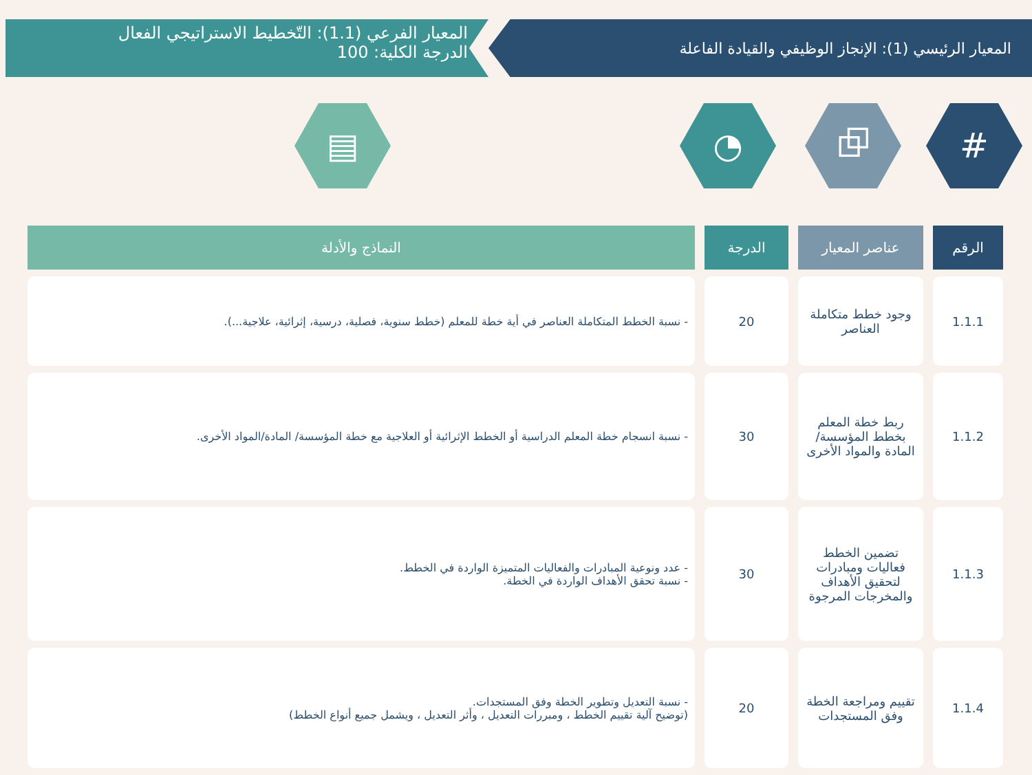المعيار الرئيسي (1): الإنجاز الوظيفي والقيادة الفاعلة
المعيار الفرعي (1.1): التّخطيط الاستراتيجي الفعال
الدرجة الكلية: 100
# ⧉ ◔ ▤
| الرقم | عناصر المعيار | الدرجة | النماذج والأدلة |
| --- | --- | --- | --- |
| 1.1.1 | وجود خطط متكاملة العناصر | 20 | - نسبة الخطط المتكاملة العناصر في أية خطة للمعلم (خطط سنوية، فصلية، درسية، إثرائية، علاجية...). |
| 1.1.2 | ربط خطة المعلم بخطط المؤسسة/ المادة والمواد الأخرى | 30 | - نسبة انسجام خطة المعلم الدراسية أو الخطط الإثرائية أو العلاجية مع خطة المؤسسة/ المادة/المواد الأخرى. |
| 1.1.3 | تضمين الخطط فعاليات ومبادرات لتحقيق الأهداف والمخرجات المرجوة | 30 | - عدد ونوعية المبادرات والفعاليات المتميزة الواردة في الخطط. - نسبة تحقق الأهداف الواردة في الخطة. |
| 1.1.4 | تقييم ومراجعة الخطة وفق المستجدات | 20 | - نسبة التعديل وتطوير الخطة وفق المستجدات. (توضيح آلية تقييم الخطط ، ومبررات التعديل ، وأثر التعديل ، ويشمل جميع أنواع الخطط) |